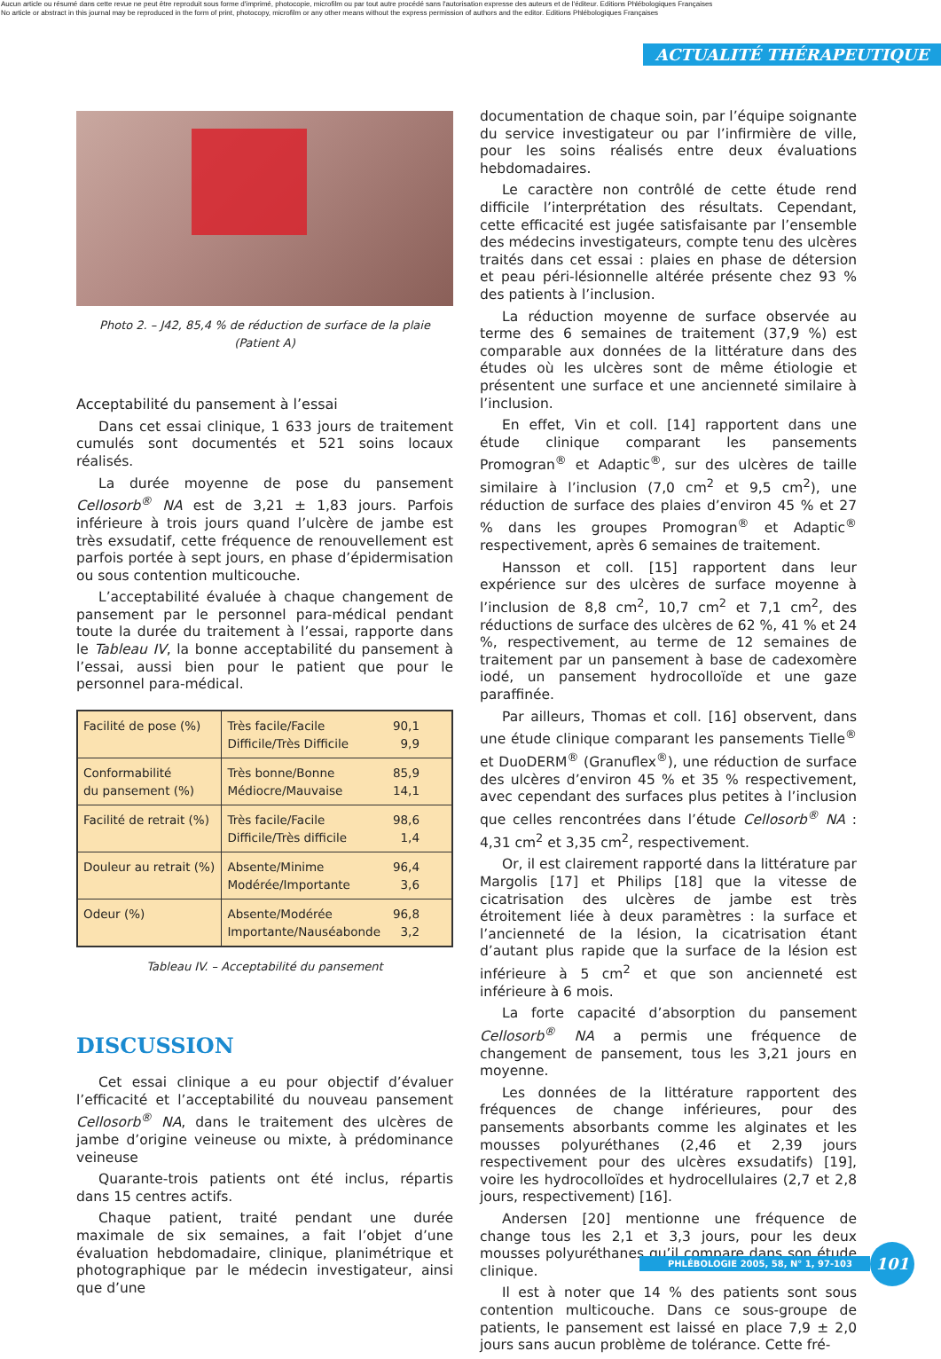Aucun article ou résumé dans cette revue ne peut être reproduit sous forme d'imprimé, photocopie, microfilm ou par tout autre procédé sans l'autorisation expresse des auteurs et de l'éditeur. Editions Phlébologiques Françaises
No article or abstract in this journal may be reproduced in the form of print, photocopy, microfilm or any other means without the express permission of authors and the editor. Editions Phlébologiques Françaises
ACTUALITÉ THÉRAPEUTIQUE
Photo 2. – J42, 85,4 % de réduction de surface de la plaie (Patient A)
Acceptabilité du pansement à l’essai
Dans cet essai clinique, 1 633 jours de traitement cumulés sont documentés et 521 soins locaux réalisés.
La durée moyenne de pose du pansement Cellosorb<sup>®</sup> NA est de 3,21 ± 1,83 jours. Parfois inférieure à trois jours quand l’ulcère de jambe est très exsudatif, cette fréquence de renouvellement est parfois portée à sept jours, en phase d’épidermisation ou sous contention multicouche.
L’acceptabilité évaluée à chaque changement de pansement par le personnel para-médical pendant toute la durée du traitement à l’essai, rapporte dans le Tableau IV, la bonne acceptabilité du pansement à l’essai, aussi bien pour le patient que pour le personnel para-médical.
| Facilité de pose (%) | Très facile/Facile Difficile/Très Difficile | 90,1 9,9 |
| Conformabilité du pansement (%) | Très bonne/Bonne Médiocre/Mauvaise | 85,9 14,1 |
| Facilité de retrait (%) | Très facile/Facile Difficile/Très difficile | 98,6 1,4 |
| Douleur au retrait (%) | Absente/Minime Modérée/Importante | 96,4 3,6 |
| Odeur (%) | Absente/Modérée Importante/Nauséabonde | 96,8 3,2 |
Tableau IV. – Acceptabilité du pansement
DISCUSSION
Cet essai clinique a eu pour objectif d’évaluer l’efficacité et l’acceptabilité du nouveau pansement Cellosorb<sup>®</sup> NA, dans le traitement des ulcères de jambe d’origine veineuse ou mixte, à prédominance veineuse
Quarante-trois patients ont été inclus, répartis dans 15 centres actifs.
Chaque patient, traité pendant une durée maximale de six semaines, a fait l’objet d’une évaluation hebdomadaire, clinique, planimétrique et photographique par le médecin investigateur, ainsi que d’une
documentation de chaque soin, par l’équipe soignante du service investigateur ou par l’infirmière de ville, pour les soins réalisés entre deux évaluations hebdomadaires.
Le caractère non contrôlé de cette étude rend difficile l’interprétation des résultats. Cependant, cette efficacité est jugée satisfaisante par l’ensemble des médecins investigateurs, compte tenu des ulcères traités dans cet essai : plaies en phase de détersion et peau péri-lésionnelle altérée présente chez 93 % des patients à l’inclusion.
La réduction moyenne de surface observée au terme des 6 semaines de traitement (37,9 %) est comparable aux données de la littérature dans des études où les ulcères sont de même étiologie et présentent une surface et une ancienneté similaire à l’inclusion.
En effet, Vin et coll. [14] rapportent dans une étude clinique comparant les pansements Promogran<sup>®</sup> et Adaptic<sup>®</sup>, sur des ulcères de taille similaire à l’inclusion (7,0 cm<sup>2</sup> et 9,5 cm<sup>2</sup>), une réduction de surface des plaies d’environ 45 % et 27 % dans les groupes Promogran<sup>®</sup> et Adaptic<sup>®</sup> respectivement, après 6 semaines de traitement.
Hansson et coll. [15] rapportent dans leur expérience sur des ulcères de surface moyenne à l’inclusion de 8,8 cm<sup>2</sup>, 10,7 cm<sup>2</sup> et 7,1 cm<sup>2</sup>, des réductions de surface des ulcères de 62 %, 41 % et 24 %, respectivement, au terme de 12 semaines de traitement par un pansement à base de cadexomère iodé, un pansement hydrocolloïde et une gaze paraffinée.
Par ailleurs, Thomas et coll. [16] observent, dans une étude clinique comparant les pansements Tielle<sup>®</sup> et DuoDERM<sup>®</sup> (Granuflex<sup>®</sup>), une réduction de surface des ulcères d’environ 45 % et 35 % respectivement, avec cependant des surfaces plus petites à l’inclusion que celles rencontrées dans l’étude Cellosorb<sup>®</sup> NA : 4,31 cm<sup>2</sup> et 3,35 cm<sup>2</sup>, respectivement.
Or, il est clairement rapporté dans la littérature par Margolis [17] et Philips [18] que la vitesse de cicatrisation des ulcères de jambe est très étroitement liée à deux paramètres : la surface et l’ancienneté de la lésion, la cicatrisation étant d’autant plus rapide que la surface de la lésion est inférieure à 5 cm<sup>2</sup> et que son ancienneté est inférieure à 6 mois.
La forte capacité d’absorption du pansement Cellosorb<sup>®</sup> NA a permis une fréquence de changement de pansement, tous les 3,21 jours en moyenne.
Les données de la littérature rapportent des fréquences de change inférieures, pour des pansements absorbants comme les alginates et les mousses polyuréthanes (2,46 et 2,39 jours respectivement pour des ulcères exsudatifs) [19], voire les hydrocolloïdes et hydrocellulaires (2,7 et 2,8 jours, respectivement) [16].
Andersen [20] mentionne une fréquence de change tous les 2,1 et 3,3 jours, pour les deux mousses polyuréthanes qu’il compare dans son étude clinique.
Il est à noter que 14 % des patients sont sous contention multicouche. Dans ce sous-groupe de patients, le pansement est laissé en place 7,9 ± 2,0 jours sans aucun problème de tolérance. Cette fré-
PHLÉBOLOGIE 2005, 58, N° 1, 97-103
101